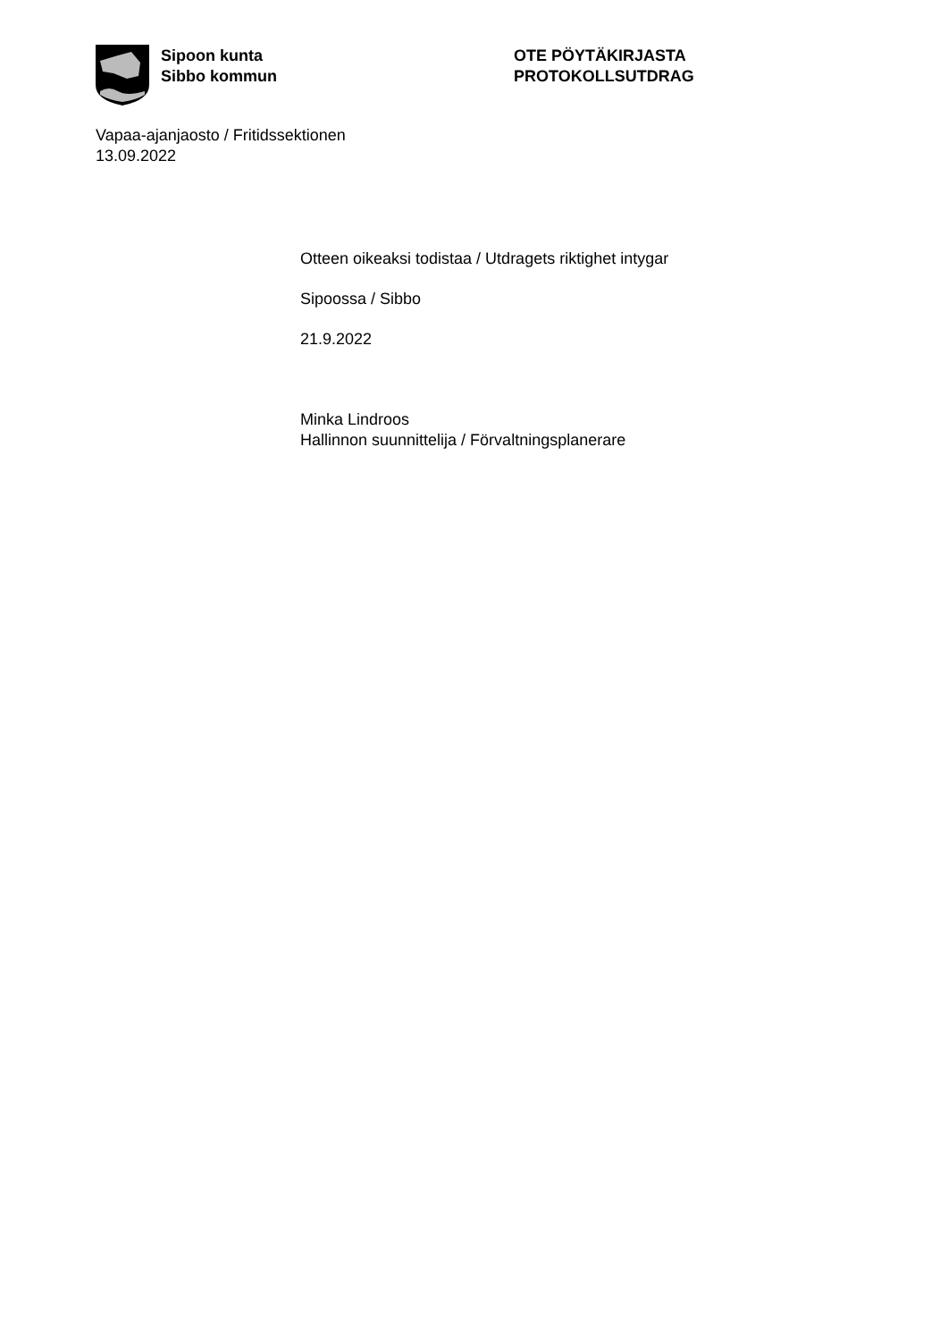Sipoon kunta
Sibbo kommun
OTE PÖYTÄKIRJASTA
PROTOKOLLSUTDRAG
Vapaa-ajanjaosto / Fritidssektionen
13.09.2022
Otteen oikeaksi todistaa / Utdragets riktighet intygar
Sipoossa / Sibbo
21.9.2022
Minka Lindroos
Hallinnon suunnittelija / Förvaltningsplanerare